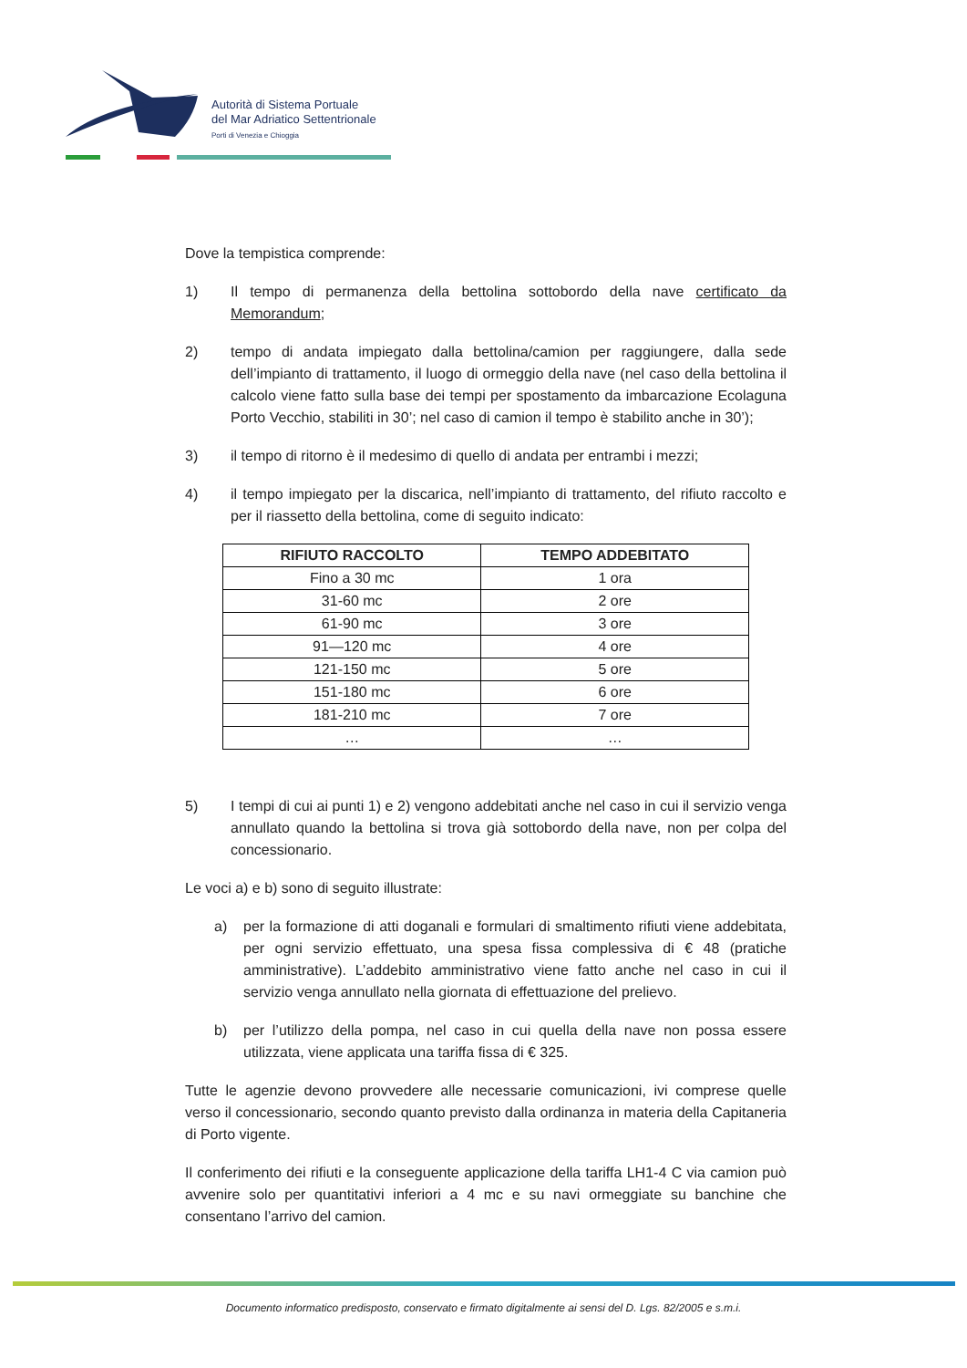Autorità di Sistema Portuale
del Mar Adriatico Settentrionale
Porti di Venezia e Chioggia
Dove la tempistica comprende:
1) Il tempo di permanenza della bettolina sottobordo della nave certificato da Memorandum;
2) tempo di andata impiegato dalla bettolina/camion per raggiungere, dalla sede dell’impianto di trattamento, il luogo di ormeggio della nave (nel caso della bettolina il calcolo viene fatto sulla base dei tempi per spostamento da imbarcazione Ecolaguna Porto Vecchio, stabiliti in 30’; nel caso di camion il tempo è stabilito anche in 30’);
3) il tempo di ritorno è il medesimo di quello di andata per entrambi i mezzi;
4) il tempo impiegato per la discarica, nell’impianto di trattamento, del rifiuto raccolto e per il riassetto della bettolina, come di seguito indicato:
| RIFIUTO RACCOLTO | TEMPO ADDEBITATO |
| --- | --- |
| Fino a 30 mc | 1 ora |
| 31-60 mc | 2 ore |
| 61-90 mc | 3 ore |
| 91—120 mc | 4 ore |
| 121-150 mc | 5 ore |
| 151-180 mc | 6 ore |
| 181-210 mc | 7 ore |
| … | … |
5) I tempi di cui ai punti 1) e 2) vengono addebitati anche nel caso in cui il servizio venga annullato quando la bettolina si trova già sottobordo della nave, non per colpa del concessionario.
Le voci a) e b) sono di seguito illustrate:
a) per la formazione di atti doganali e formulari di smaltimento rifiuti viene addebitata, per ogni servizio effettuato, una spesa fissa complessiva di € 48 (pratiche amministrative). L’addebito amministrativo viene fatto anche nel caso in cui il servizio venga annullato nella giornata di effettuazione del prelievo.
b) per l’utilizzo della pompa, nel caso in cui quella della nave non possa essere utilizzata, viene applicata una tariffa fissa di € 325.
Tutte le agenzie devono provvedere alle necessarie comunicazioni, ivi comprese quelle verso il concessionario, secondo quanto previsto dalla ordinanza in materia della Capitaneria di Porto vigente.
Il conferimento dei rifiuti e la conseguente applicazione della tariffa LH1-4 C via camion può avvenire solo per quantitativi inferiori a 4 mc e su navi ormeggiate su banchine che consentano l’arrivo del camion.
Documento informatico predisposto, conservato e firmato digitalmente ai sensi del D. Lgs. 82/2005 e s.m.i.